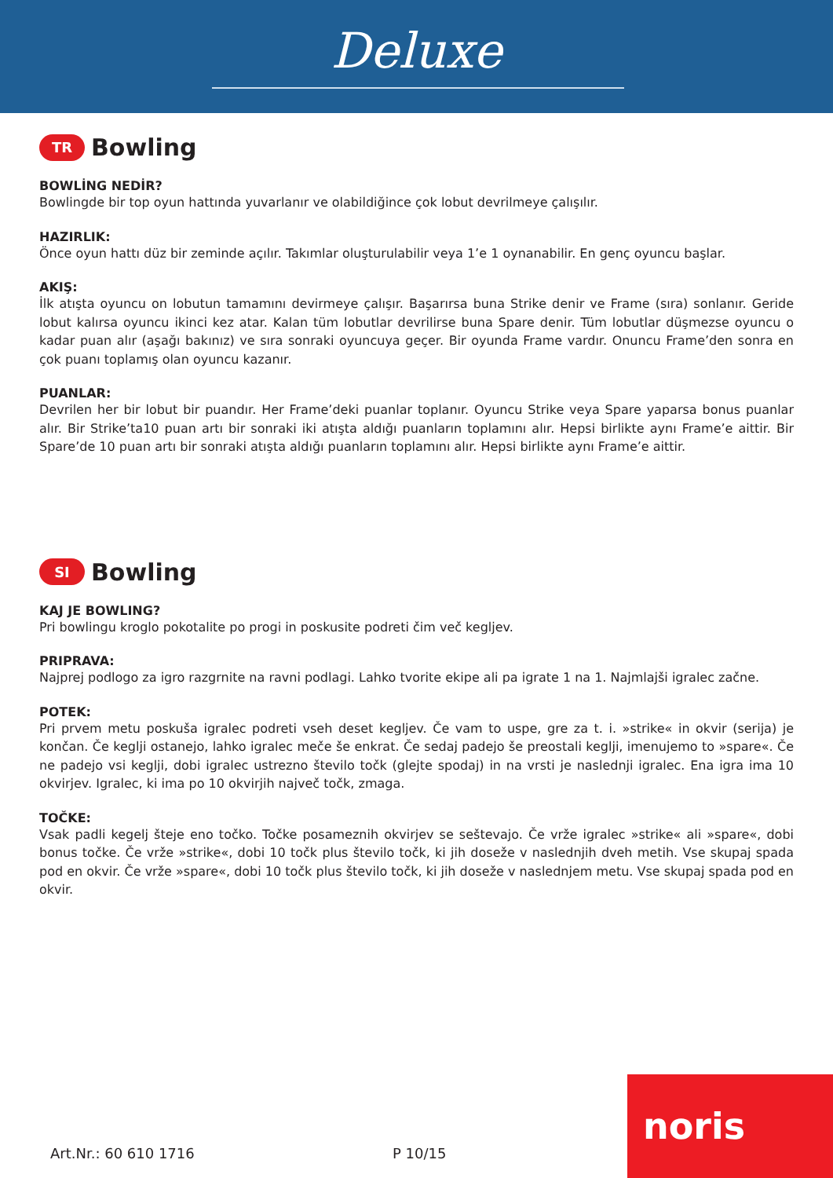Deluxe
TR
Bowling
BOWLİNG NEDİR?
Bowlingde bir top oyun hattında yuvarlanır ve olabildiğince çok lobut devrilmeye çalışılır.
HAZIRLIK:
Önce oyun hattı düz bir zeminde açılır. Takımlar oluşturulabilir veya 1’e 1 oynanabilir. En genç oyuncu başlar.
AKIŞ:
İlk atışta oyuncu on lobutun tamamını devirmeye çalışır. Başarırsa buna Strike denir ve Frame (sıra) sonlanır. Geride lobut kalırsa oyuncu ikinci kez atar. Kalan tüm lobutlar devrilirse buna Spare denir. Tüm lobutlar düşmezse oyuncu o kadar puan alır (aşağı bakınız) ve sıra sonraki oyuncuya geçer. Bir oyunda Frame vardır. Onuncu Frame’den sonra en çok puanı toplamış olan oyuncu kazanır.
PUANLAR:
Devrilen her bir lobut bir puandır. Her Frame’deki puanlar toplanır. Oyuncu Strike veya Spare yaparsa bonus puanlar alır. Bir Strike’ta10 puan artı bir sonraki iki atışta aldığı puanların toplamını alır. Hepsi birlikte aynı Frame’e aittir. Bir Spare’de 10 puan artı bir sonraki atışta aldığı puanların toplamını alır. Hepsi birlikte aynı Frame’e aittir.
SI
Bowling
KAJ JE BOWLING?
Pri bowlingu kroglo pokotalite po progi in poskusite podreti čim več kegljev.
PRIPRAVA:
Najprej podlogo za igro razgrnite na ravni podlagi. Lahko tvorite ekipe ali pa igrate 1 na 1. Najmlajši igralec začne.
POTEK:
Pri prvem metu poskuša igralec podreti vseh deset kegljev. Če vam to uspe, gre za t. i. »strike« in okvir (serija) je končan. Če keglji ostanejo, lahko igralec meče še enkrat. Če sedaj padejo še preostali keglji, imenujemo to »spare«. Če ne padejo vsi keglji, dobi igralec ustrezno število točk (glejte spodaj) in na vrsti je naslednji igralec. Ena igra ima 10 okvirjev. Igralec, ki ima po 10 okvirjih največ točk, zmaga.
TOČKE:
Vsak padli kegelj šteje eno točko. Točke posameznih okvirjev se seštevajo. Če vrže igralec »strike« ali »spare«, dobi bonus točke. Če vrže »strike«, dobi 10 točk plus število točk, ki jih doseže v naslednjih dveh metih. Vse skupaj spada pod en okvir. Če vrže »spare«, dobi 10 točk plus število točk, ki jih doseže v naslednjem metu. Vse skupaj spada pod en okvir.
Art.Nr.: 60 610 1716 P 10/15
noris